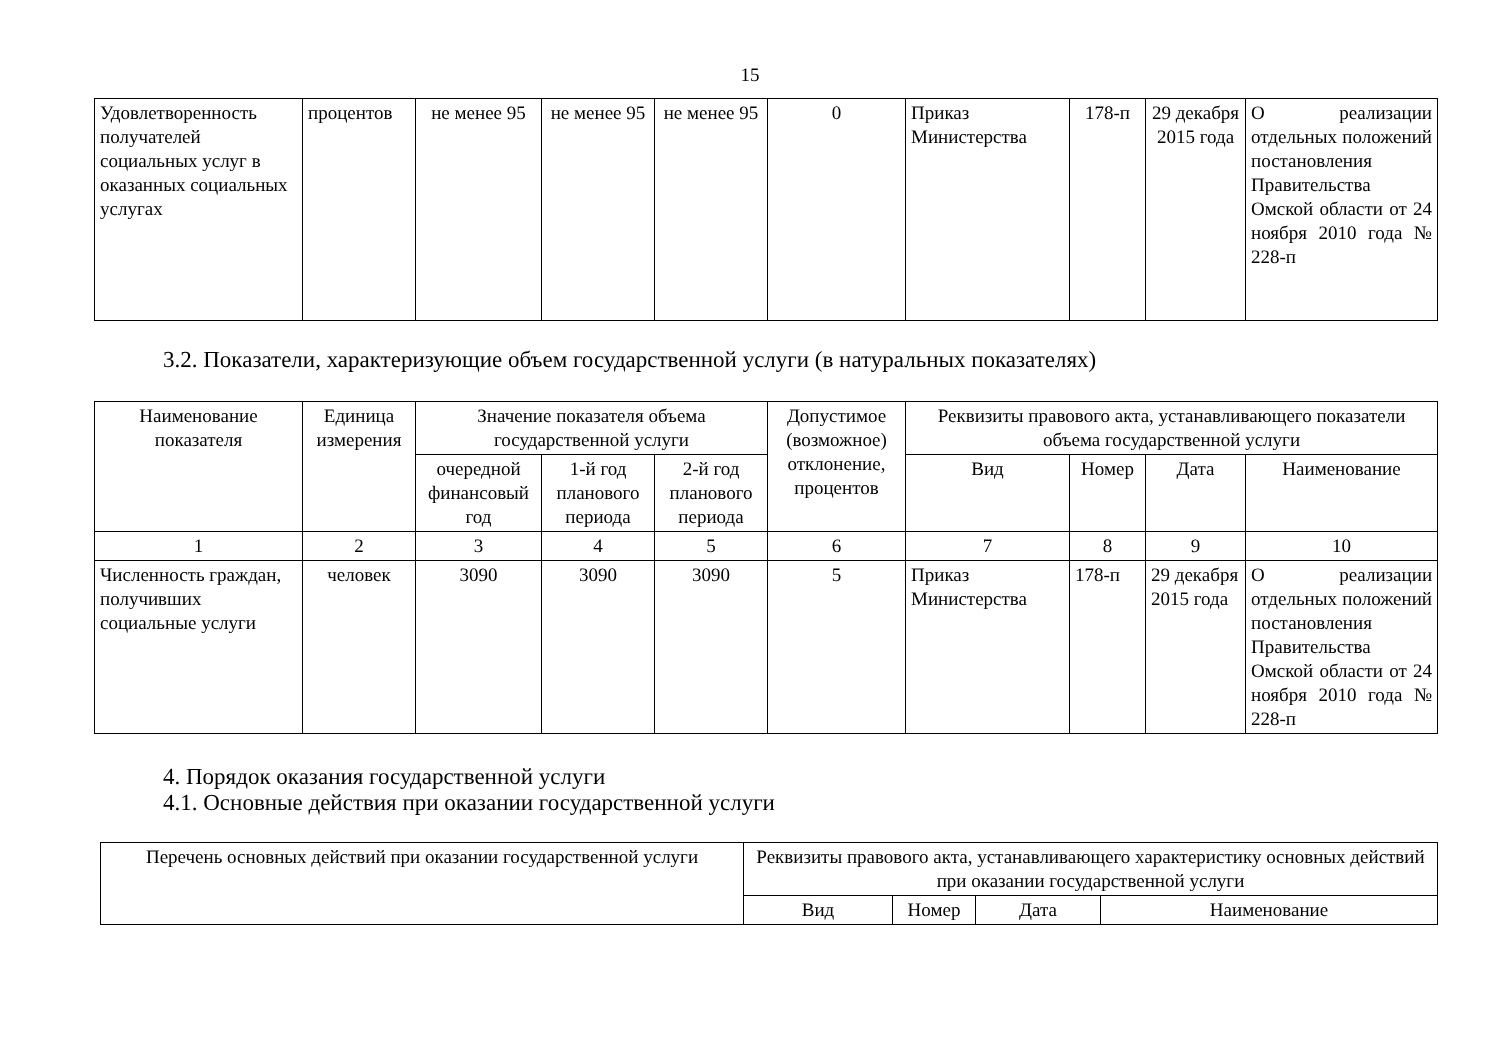15
| Удовлетворенность получателей социальных услуг в оказанных социальных услугах | процентов | не менее 95 | не менее 95 | не менее 95 | 0 | Приказ Министерства | 178-п | 29 декабря 2015 года | О реализации отдельных положений постановления Правительства Омской области от 24 ноября 2010 года № 228-п |
3.2. Показатели, характеризующие объем государственной услуги (в натуральных показателях)
| Наименование показателя | Единица измерения | Значение показателя объема государственной услуги | | | Допустимое (возможное) отклонение, процентов | Реквизиты правового акта, устанавливающего показатели объема государственной услуги | | | |
| --- | --- | --- | --- | --- | --- | --- | --- | --- | --- |
| | | очередной финансовый год | 1-й год планового периода | 2-й год планового периода | | Вид | Номер | Дата | Наименование |
| 1 | 2 | 3 | 4 | 5 | 6 | 7 | 8 | 9 | 10 |
| Численность граждан, получивших социальные услуги | человек | 3090 | 3090 | 3090 | 5 | Приказ Министерства | 178-п | 29 декабря 2015 года | О реализации отдельных положений постановления Правительства Омской области от 24 ноября 2010 года № 228-п |
4. Порядок оказания государственной услуги
4.1. Основные действия при оказании государственной услуги
| Перечень основных действий при оказании государственной услуги | Реквизиты правового акта, устанавливающего характеристику основных действий при оказании государственной услуги | | | |
| --- | --- | --- | --- | --- |
| | Вид | Номер | Дата | Наименование |